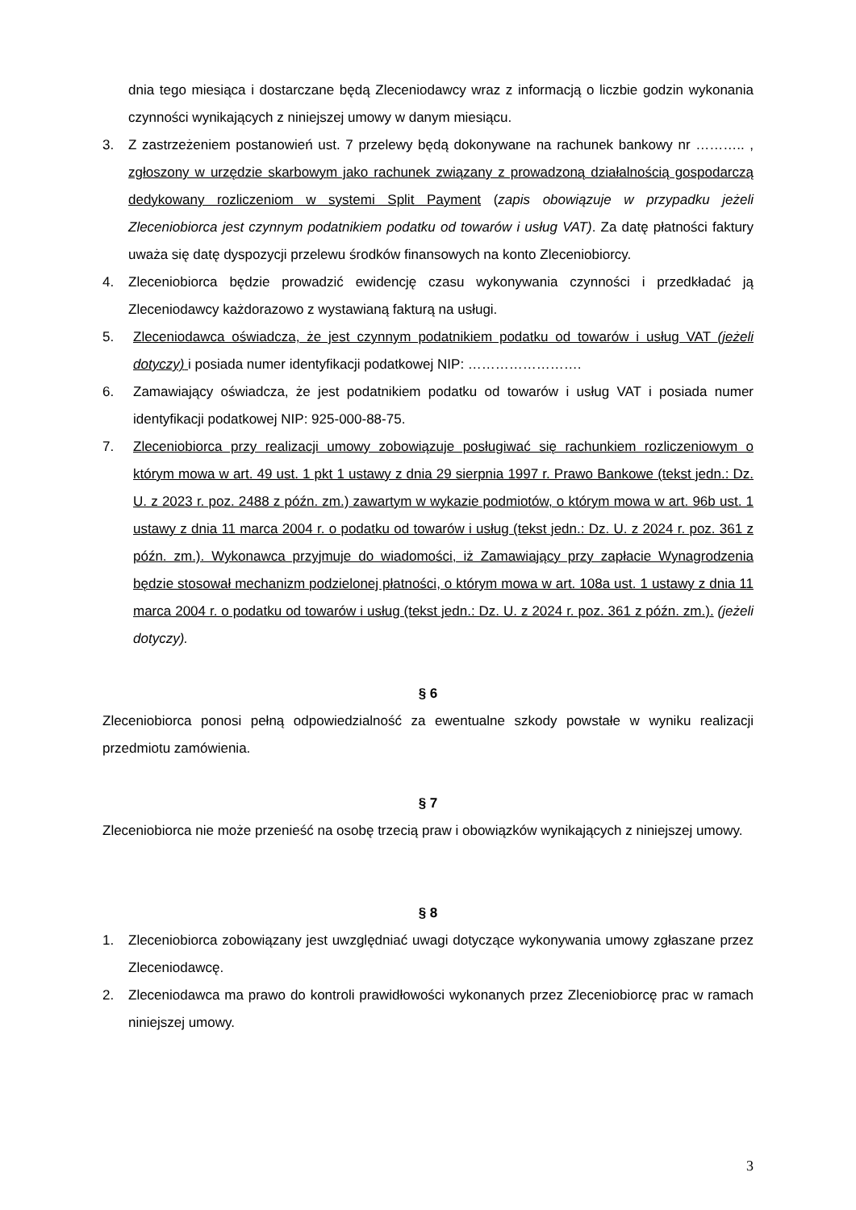dnia tego miesiąca i dostarczane będą Zleceniodawcy wraz z informacją o liczbie godzin wykonania czynności wynikających z niniejszej umowy w danym miesiącu.
3. Z zastrzeżeniem postanowień ust. 7 przelewy będą dokonywane na rachunek bankowy nr ……….. , zgłoszony w urzędzie skarbowym jako rachunek związany z prowadzoną działalnością gospodarczą dedykowany rozliczeniom w systemi Split Payment (zapis obowiązuje w przypadku jeżeli Zleceniobiorca jest czynnym podatnikiem podatku od towarów i usług VAT). Za datę płatności faktury uważa się datę dyspozycji przelewu środków finansowych na konto Zleceniobiorcy.
4. Zleceniobiorca będzie prowadzić ewidencję czasu wykonywania czynności i przedkładać ją Zleceniodawcy każdorazowo z wystawianą fakturą na usługi.
5. Zleceniodawca oświadcza, że jest czynnym podatnikiem podatku od towarów i usług VAT (jeżeli dotyczy) i posiada numer identyfikacji podatkowej NIP: …………………….
6. Zamawiający oświadcza, że jest podatnikiem podatku od towarów i usług VAT i posiada numer identyfikacji podatkowej NIP: 925-000-88-75.
7. Zleceniobiorca przy realizacji umowy zobowiązuje posługiwać się rachunkiem rozliczeniowym o którym mowa w art. 49 ust. 1 pkt 1 ustawy z dnia 29 sierpnia 1997 r. Prawo Bankowe (tekst jedn.: Dz. U. z 2023 r. poz. 2488 z późn. zm.) zawartym w wykazie podmiotów, o którym mowa w art. 96b ust. 1 ustawy z dnia 11 marca 2004 r. o podatku od towarów i usług (tekst jedn.: Dz. U. z 2024 r. poz. 361 z późn. zm.). Wykonawca przyjmuje do wiadomości, iż Zamawiający przy zapłacie Wynagrodzenia będzie stosował mechanizm podzielonej płatności, o którym mowa w art. 108a ust. 1 ustawy z dnia 11 marca 2004 r. o podatku od towarów i usług (tekst jedn.: Dz. U. z 2024 r. poz. 361 z późn. zm.). (jeżeli dotyczy).
§ 6
Zleceniobiorca ponosi pełną odpowiedzialność za ewentualne szkody powstałe w wyniku realizacji przedmiotu zamówienia.
§ 7
Zleceniobiorca nie może przenieść na osobę trzecią praw i obowiązków wynikających z niniejszej umowy.
§ 8
1. Zleceniobiorca zobowiązany jest uwzględniać uwagi dotyczące wykonywania umowy zgłaszane przez Zleceniodawcę.
2. Zleceniodawca ma prawo do kontroli prawidłowości wykonanych przez Zleceniobiorcę prac w ramach niniejszej umowy.
3